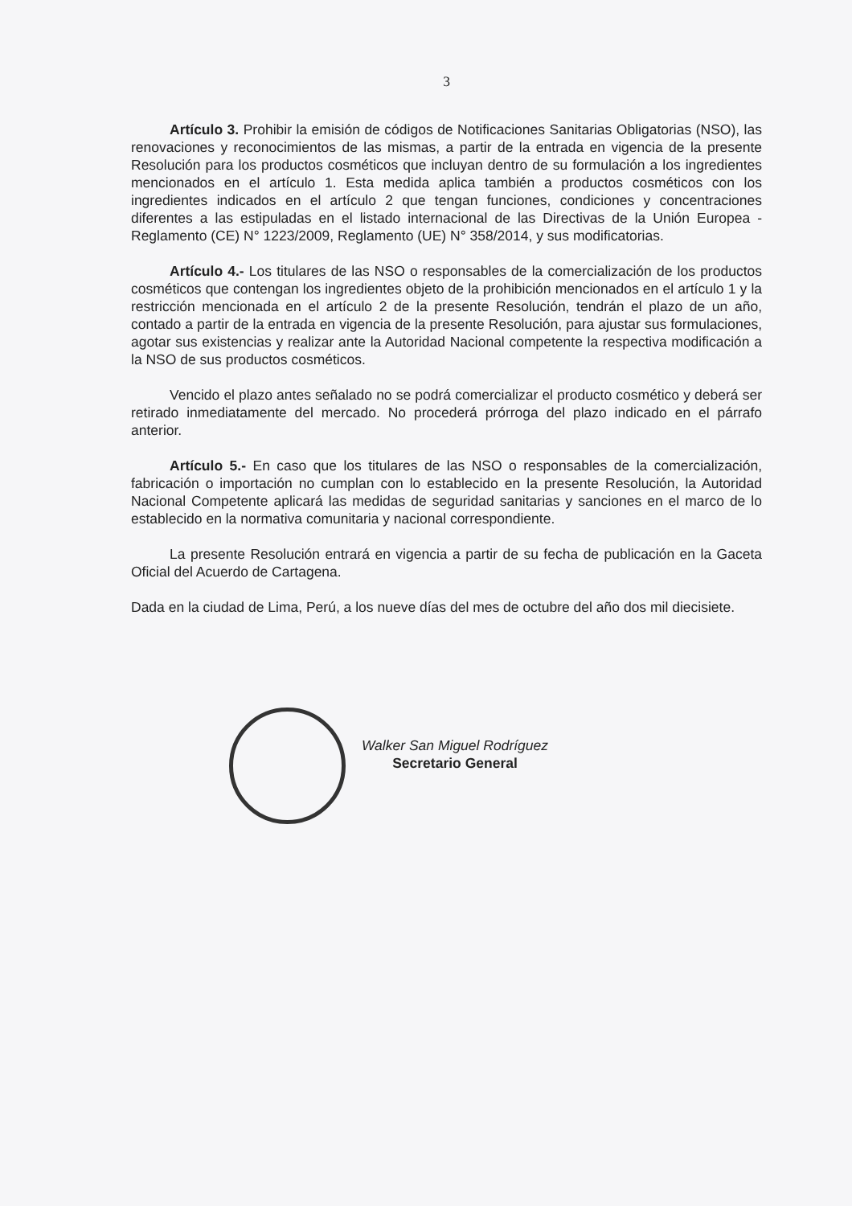3
Artículo 3. Prohibir la emisión de códigos de Notificaciones Sanitarias Obligatorias (NSO), las renovaciones y reconocimientos de las mismas, a partir de la entrada en vigencia de la presente Resolución para los productos cosméticos que incluyan dentro de su formulación a los ingredientes mencionados en el artículo 1. Esta medida aplica también a productos cosméticos con los ingredientes indicados en el artículo 2 que tengan funciones, condiciones y concentraciones diferentes a las estipuladas en el listado internacional de las Directivas de la Unión Europea - Reglamento (CE) N° 1223/2009, Reglamento (UE) N° 358/2014, y sus modificatorias.
Artículo 4.- Los titulares de las NSO o responsables de la comercialización de los productos cosméticos que contengan los ingredientes objeto de la prohibición mencionados en el artículo 1 y la restricción mencionada en el artículo 2 de la presente Resolución, tendrán el plazo de un año, contado a partir de la entrada en vigencia de la presente Resolución, para ajustar sus formulaciones, agotar sus existencias y realizar ante la Autoridad Nacional competente la respectiva modificación a la NSO de sus productos cosméticos.
Vencido el plazo antes señalado no se podrá comercializar el producto cosmético y deberá ser retirado inmediatamente del mercado. No procederá prórroga del plazo indicado en el párrafo anterior.
Artículo 5.- En caso que los titulares de las NSO o responsables de la comercialización, fabricación o importación no cumplan con lo establecido en la presente Resolución, la Autoridad Nacional Competente aplicará las medidas de seguridad sanitarias y sanciones en el marco de lo establecido en la normativa comunitaria y nacional correspondiente.
La presente Resolución entrará en vigencia a partir de su fecha de publicación en la Gaceta Oficial del Acuerdo de Cartagena.
Dada en la ciudad de Lima, Perú, a los nueve días del mes de octubre del año dos mil diecisiete.
Walker San Miguel Rodríguez
Secretario General